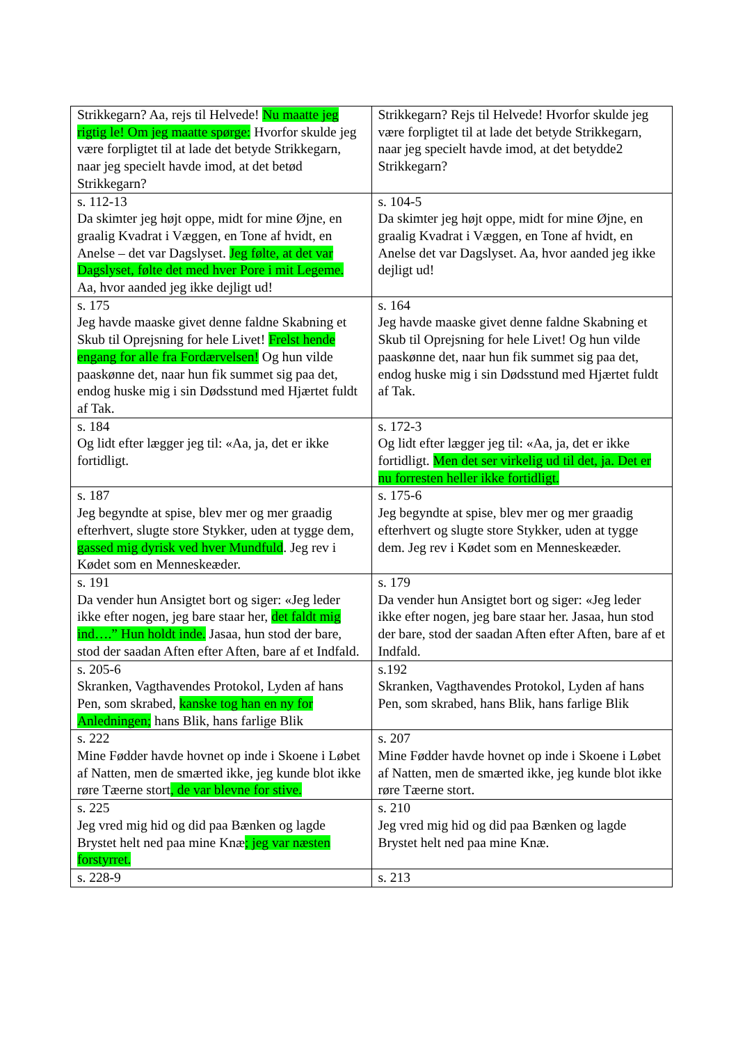| Strikkegarn? Aa, rejs til Helvede! Nu maatte jeg rigtig le! Om jeg maatte spørge: Hvorfor skulde jeg være forpligtet til at lade det betyde Strikkegarn, naar jeg specielt havde imod, at det betød Strikkegarn? | Strikkegarn? Rejs til Helvede! Hvorfor skulde jeg være forpligtet til at lade det betyde Strikkegarn, naar jeg specielt havde imod, at det betydde2 Strikkegarn? |
| s. 112-13 Da skimter jeg højt oppe, midt for mine Øjne, en graalig Kvadrat i Væggen, en Tone af hvidt, en Anelse – det var Dagslyset. Jeg følte, at det var Dagslyset, følte det med hver Pore i mit Legeme. Aa, hvor aanded jeg ikke dejligt ud! | s. 104-5 Da skimter jeg højt oppe, midt for mine Øjne, en graalig Kvadrat i Væggen, en Tone af hvidt, en Anelse det var Dagslyset. Aa, hvor aanded jeg ikke dejligt ud! |
| s. 175 Jeg havde maaske givet denne faldne Skabning et Skub til Oprejsning for hele Livet! Frelst hende engang for alle fra Fordærvelsen! Og hun vilde paaskønne det, naar hun fik summet sig paa det, endog huske mig i sin Dødsstund med Hjærtet fuldt af Tak. | s. 164 Jeg havde maaske givet denne faldne Skabning et Skub til Oprejsning for hele Livet! Og hun vilde paaskønne det, naar hun fik summet sig paa det, endog huske mig i sin Dødsstund med Hjærtet fuldt af Tak. |
| s. 184 Og lidt efter lægger jeg til: «Aa, ja, det er ikke fortidligt. | s. 172-3 Og lidt efter lægger jeg til: «Aa, ja, det er ikke fortidligt. Men det ser virkelig ud til det, ja. Det er nu forresten heller ikke fortidligt. |
| s. 187 Jeg begyndte at spise, blev mer og mer graadig efterhvert, slugte store Stykker, uden at tygge dem, gassed mig dyrisk ved hver Mundfuld . Jeg rev i Kødet som en Menneskeæder. | s. 175-6 Jeg begyndte at spise, blev mer og mer graadig efterhvert og slugte store Stykker, uden at tygge dem. Jeg rev i Kødet som en Menneskeæder. |
| s. 191 Da vender hun Ansigtet bort og siger: «Jeg leder ikke efter nogen, jeg bare staar her, det faldt mig ind….” Hun holdt inde. Jasaa, hun stod der bare, stod der saadan Aften efter Aften, bare af et Indfald. | s. 179 Da vender hun Ansigtet bort og siger: «Jeg leder ikke efter nogen, jeg bare staar her. Jasaa, hun stod der bare, stod der saadan Aften efter Aften, bare af et Indfald. |
| s. 205-6 Skranken, Vagthavendes Protokol, Lyden af hans Pen, som skrabed, kanske tog han en ny for Anledningen; hans Blik, hans farlige Blik | s.192 Skranken, Vagthavendes Protokol, Lyden af hans Pen, som skrabed, hans Blik, hans farlige Blik |
| s. 222 Mine Fødder havde hovnet op inde i Skoene i Løbet af Natten, men de smærted ikke, jeg kunde blot ikke røre Tæerne stort , de var blevne for stive. | s. 207 Mine Fødder havde hovnet op inde i Skoene i Løbet af Natten, men de smærted ikke, jeg kunde blot ikke røre Tæerne stort. |
| s. 225 Jeg vred mig hid og did paa Bænken og lagde Brystet helt ned paa mine Knæ ; jeg var næsten forstyrret. | s. 210 Jeg vred mig hid og did paa Bænken og lagde Brystet helt ned paa mine Knæ. |
| s. 228-9 | s. 213 |